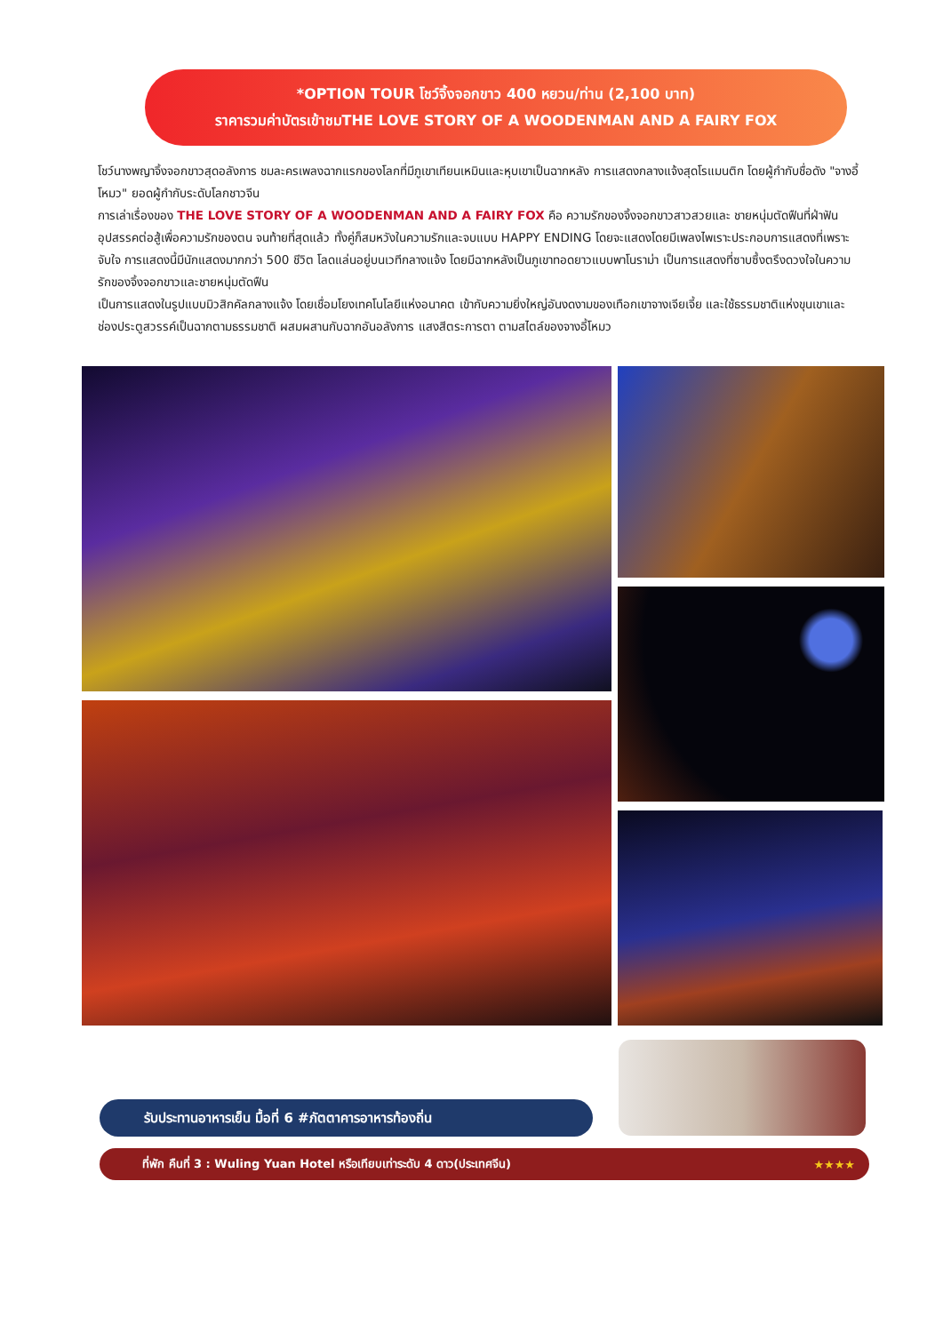*OPTION TOUR โชว์จิ้งจอกขาว 400 หยวน/ท่าน (2,100 บาท)
ราคารวมค่าบัตรเข้าชมTHE LOVE STORY OF A WOODENMAN AND A FAIRY FOX
โชว์นางพญาจิ้งจอกขาวสุดอลังการ ชมละครเพลงฉากแรกของโลกที่มีภูเขาเทียนเหมินและหุบเขาเป็นฉากหลัง การแสดงกลางแจ้งสุดโรแมนติก โดยผู้กำกับชื่อดัง "จางอี้โหมว" ยอดผู้กำกับระดับโลกชาวจีน
การเล่าเรื่องของ THE LOVE STORY OF A WOODENMAN AND A FAIRY FOX คือ ความรักของจิ้งจอกขาวสาวสวยและ ชายหนุ่มตัดฟืนที่ฝ่าฟันอุปสรรคต่อสู้เพื่อความรักของตน จนท้ายที่สุดแล้ว ทั้งคู่ก็สมหวังในความรักและจบแบบ HAPPY ENDING โดยจะแสดงโดยมีเพลงไพเราะประกอบการแสดงที่เพราะจับใจ การแสดงนี้มีนักแสดงมากกว่า 500 ชีวิต โลดแล่นอยู่บนเวทีกลางแจ้ง โดยมีฉากหลังเป็นภูเขาทอดยาวแบบพาโนราม่า เป็นการแสดงที่ซาบซึ้งตรึงดวงใจในความรักของจิ้งจอกขาวและชายหนุ่มตัดฟืน
เป็นการแสดงในรูปแบบมิวสิกคัลกลางแจ้ง โดยเชื่อมโยงเทคโนโลยีแห่งอนาคต เข้ากับความยิ่งใหญ่อันงดงามของเทือกเขาจางเจียเจี้ย และใช้ธรรมชาติแห่งขุนเขาและช่องประตูสวรรค์เป็นฉากตามธรรมชาติ ผสมผสานกับฉากอันอลังการ แสงสีตระการตา ตามสไตล์ของจางอี้โหมว
รับประทานอาหารเย็น มื้อที่ 6 #ภัตตาคารอาหารท้องถิ่น
ที่พัก คืนที่ 3 : Wuling Yuan Hotel หรือเทียบเท่าระดับ 4 ดาว(ประเทศจีน) ★★★★